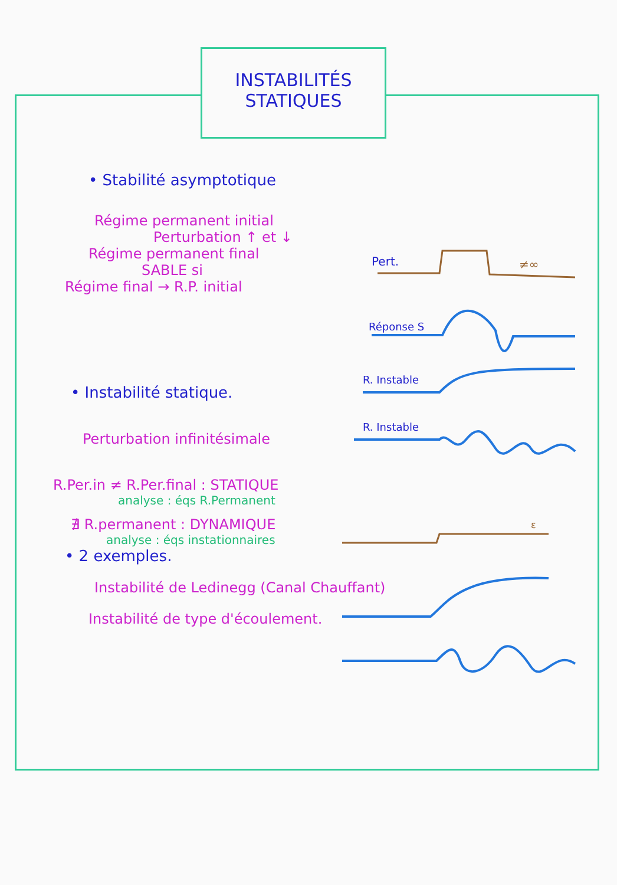INSTABILITÉS
STATIQUES
• Stabilité asymptotique
Régime permanent initial
Perturbation ↑ et ↓
Régime permanent final
SABLE si
Régime final → R.P. initial
• Instabilité statique.
Perturbation infinitésimale
R.Per.in ≠ R.Per.final : STATIQUE
analyse : éqs R.Permanent
∄ R.permanent : DYNAMIQUE
analyse : éqs instationnaires
• 2 exemples.
Instabilité de Ledinegg (Canal Chauffant)
Instabilité de type d'écoulement.
Pert.
≠∞
Réponse S
R. Instable
R. Instable
ε